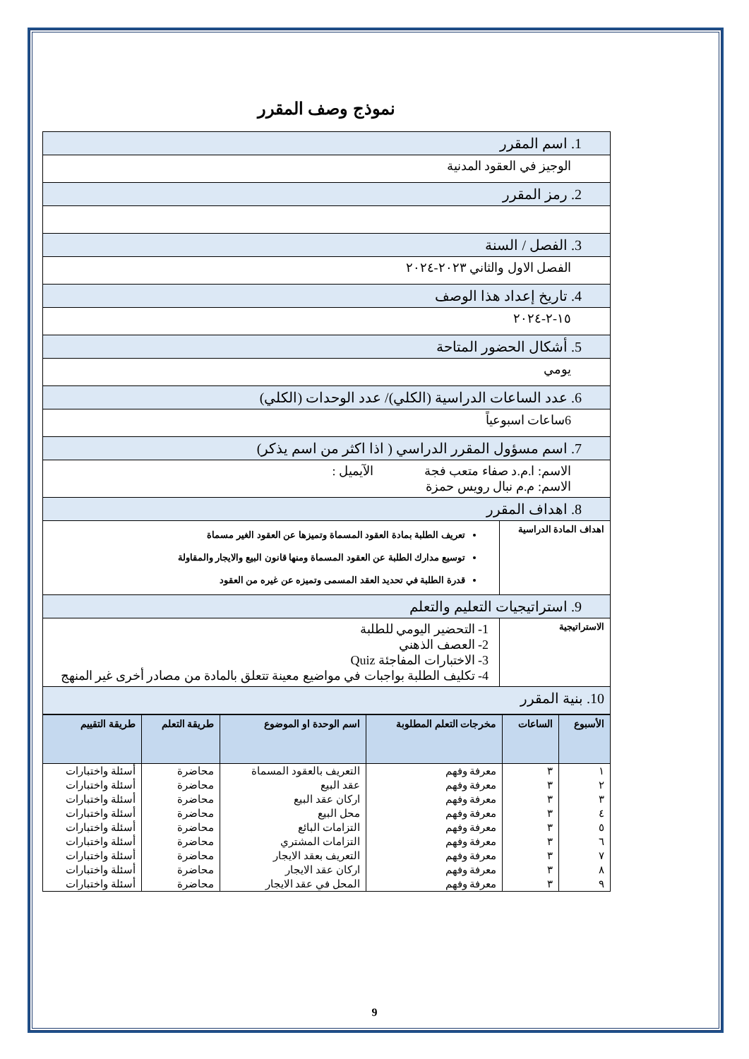نموذج وصف المقرر
| 1. اسم المقرر | |
| الوجيز في العقود المدنية | |
| 2. رمز المقرر | |
| 3. الفصل / السنة | |
| الفصل الاول والثاني ٢٠٢٣-٢٠٢٤ | |
| 4. تاريخ إعداد هذا الوصف | |
| ١٥-٢-٢٠٢٤ | |
| 5. أشكال الحضور المتاحة | |
| يومي | |
| 6. عدد الساعات الدراسية (الكلي)/ عدد الوحدات (الكلي) | |
| 6ساعات اسبوعياً | |
| 7. اسم مسؤول المقرر الدراسي ( اذا اكثر من اسم يذكر) | |
| الاسم: ا.م.د صفاء متعب فجة الآيميل : الاسم: م.م نبال رويس حمزة | |
| 8. اهداف المقرر | |
| اهداف المادة الدراسية | تعريف الطلبة بمادة العقود المسماة وتميزها عن العقود الغير مسماة توسيع مدارك الطلبة عن العقود المسماة ومنها قانون البيع والايجار والمقاولة قدرة الطلبة في تحديد العقد المسمى وتميزه عن غيره من العقود |
| 9. استراتيجيات التعليم والتعلم | |
| الاستراتيجية | 1- التحضير اليومي للطلبة 2- العصف الذهني 3- الاختبارات المفاجئة Quiz 4- تكليف الطلبة بواجبات في مواضيع معينة تتعلق بالمادة من مصادر أخرى غير المنهج |
| 10. بنية المقرر | |
| الأسبوع | الساعات | مخرجات التعلم المطلوبة | اسم الوحدة او الموضوع | طريقة التعلم | طريقة التقييم |
| --- | --- | --- | --- | --- | --- |
| ١ | ٣ | معرفة وفهم | التعريف بالعقود المسماة | محاضرة | أسئلة واختبارات |
| ٢ | ٣ | معرفة وفهم | عقد البيع | محاضرة | أسئلة واختبارات |
| ٣ | ٣ | معرفة وفهم | اركان عقد البيع | محاضرة | أسئلة واختبارات |
| ٤ | ٣ | معرفة وفهم | محل البيع | محاضرة | أسئلة واختبارات |
| ٥ | ٣ | معرفة وفهم | التزامات البائع | محاضرة | أسئلة واختبارات |
| ٦ | ٣ | معرفة وفهم | التزامات المشتري | محاضرة | أسئلة واختبارات |
| ٧ | ٣ | معرفة وفهم | التعريف بعقد الايجار | محاضرة | أسئلة واختبارات |
| ٨ | ٣ | معرفة وفهم | اركان عقد الايجار | محاضرة | أسئلة واختبارات |
| ٩ | ٣ | معرفة وفهم | المحل في عقد الايجار | محاضرة | أسئلة واختبارات |
9